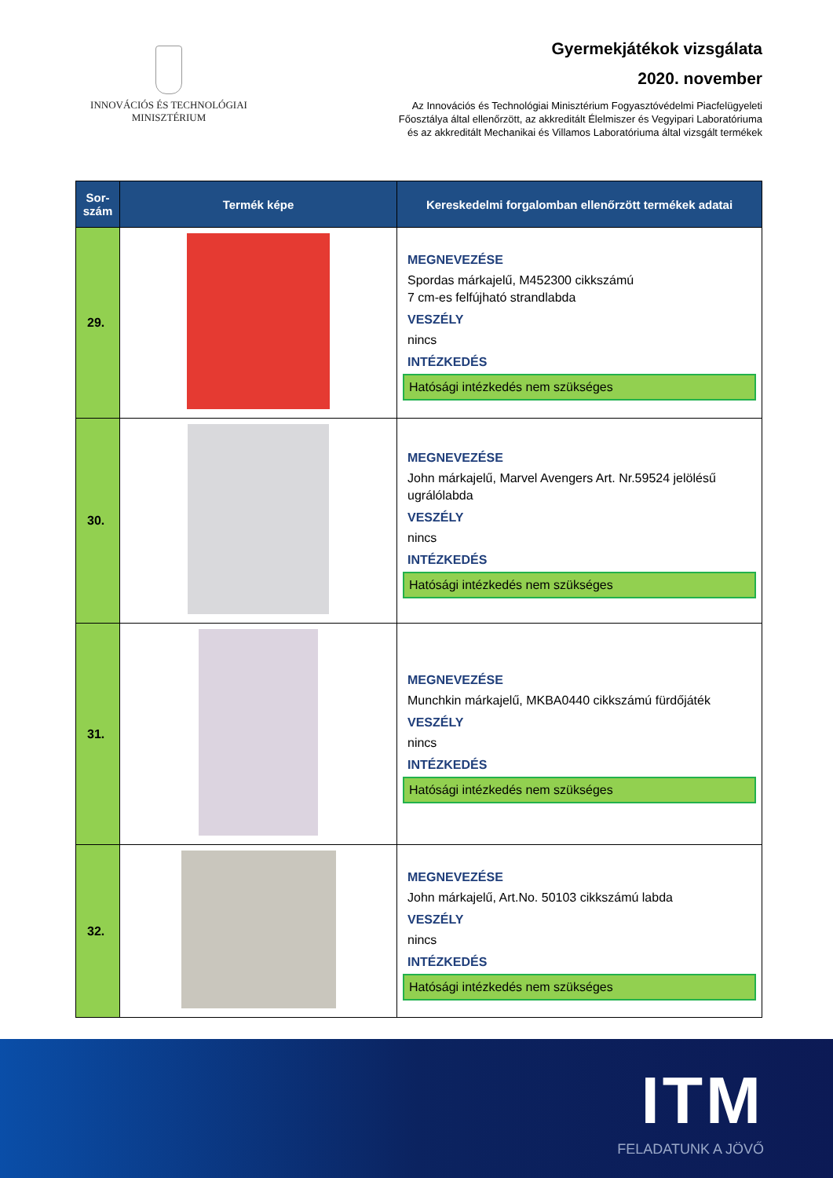INNOVÁCIÓS ÉS TECHNOLÓGIAI
MINISZTÉRIUM
Gyermekjátékok vizsgálata
2020. november
Az Innovációs és Technológiai Minisztérium Fogyasztóvédelmi Piacfelügyeleti
Főosztálya által ellenőrzött, az akkreditált Élelmiszer és Vegyipari Laboratóriuma
és az akkreditált Mechanikai és Villamos Laboratóriuma által vizsgált termékek
| Sor- szám | Termék képe | Kereskedelmi forgalomban ellenőrzött termékek adatai |
| --- | --- | --- |
| 29. | | MEGNEVEZÉSE Spordas márkajelű, M452300 cikkszámú 7 cm-es felfújható strandlabda VESZÉLY nincs INTÉZKEDÉS Hatósági intézkedés nem szükséges |
| 30. | | MEGNEVEZÉSE John márkajelű, Marvel Avengers Art. Nr.59524 jelölésű ugrálólabda VESZÉLY nincs INTÉZKEDÉS Hatósági intézkedés nem szükséges |
| 31. | | MEGNEVEZÉSE Munchkin márkajelű, MKBA0440 cikkszámú fürdőjáték VESZÉLY nincs INTÉZKEDÉS Hatósági intézkedés nem szükséges |
| 32. | | MEGNEVEZÉSE John márkajelű, Art.No. 50103 cikkszámú labda VESZÉLY nincs INTÉZKEDÉS Hatósági intézkedés nem szükséges |
ITM
FELADATUNK A JÖVŐ